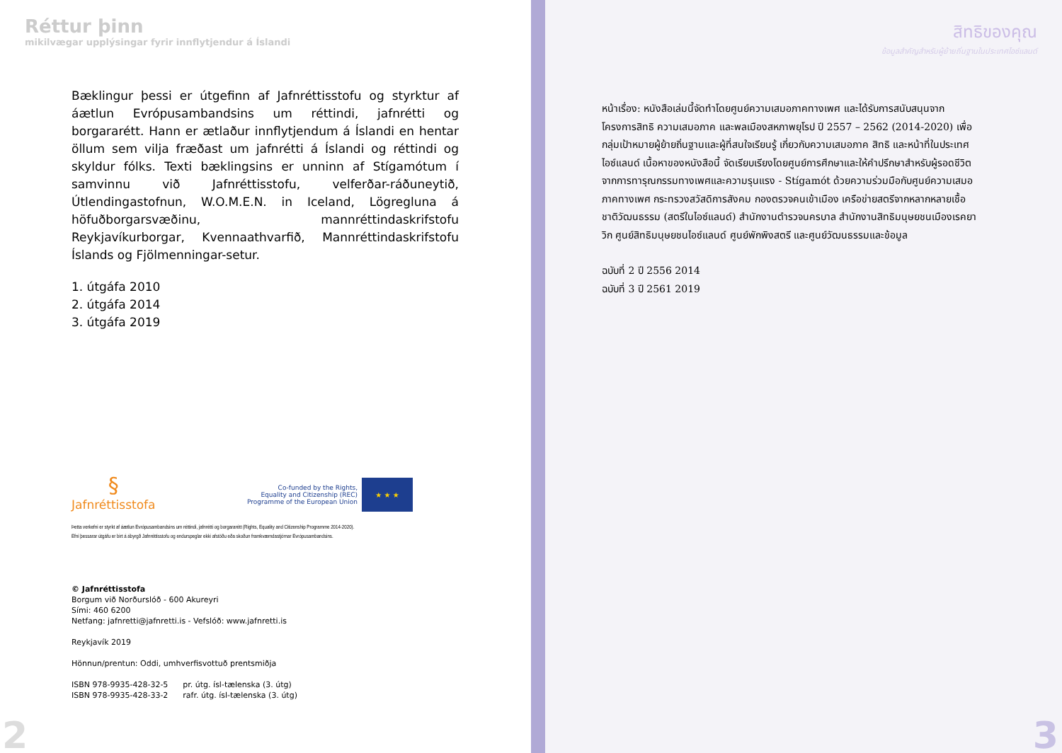Réttur þinn
mikilvægar upplýsingar fyrir innflytjendur á Íslandi
Bæklingur þessi er útgefinn af Jafnréttisstofu og styrktur af áætlun Evrópusambandsins um réttindi, jafnrétti og borgararétt. Hann er ætlaður innflytjendum á Íslandi en hentar öllum sem vilja fræðast um jafnrétti á Íslandi og réttindi og skyldur fólks. Texti bæklingsins er unninn af Stígamótum í samvinnu við Jafnréttisstofu, velferðar-ráðuneytið, Útlendingastofnun, W.O.M.E.N. in Iceland, Lögregluna á höfuðborgarsvæðinu, mannréttindaskrifstofu Reykjavíkurborgar, Kvennaathvarfið, Mannréttindaskrifstofu Íslands og Fjölmenningar-setur.
1. útgáfa 2010
2. útgáfa 2014
3. útgáfa 2019
§
Jafnréttisstofa
Co-funded by the Rights,
Equality and Citizenship (REC)
Programme of the European Union
★ ★ ★
Þetta verkefni er styrkt af áætlun Evrópusambandsins um réttindi, jafnrétti og borgararétt (Rights, Equality and Citizenship Programme 2014-2020).
Efni þessarar útgáfu er birt á ábyrgð Jafnréttisstofu og endurspeglar ekki afstöðu eða skoðun framkvæmdastjórnar Evrópusambandsins.
© Jafnréttisstofa
Borgum við Norðurslóð - 600 Akureyri
Sími: 460 6200
Netfang: jafnretti@jafnretti.is - Vefslóð: www.jafnretti.is
Reykjavík 2019
Hönnun/prentun: Oddi, umhverfisvottuð prentsmiðja
ISBN 978-9935-428-32-5 pr. útg. ísl-tælenska (3. útg)
ISBN 978-9935-428-33-2 rafr. útg. ísl-tælenska (3. útg)
2
สิทธิของคุณ
ข้อมูลสำคัญสำหรับผู้ย้ายถิ่นฐานในประเทศไอซ์แลนด์
หน้าเรื่อง: หนังสือเล่มนี้จัดทำโดยศูนย์ความเสมอภาคทางเพศ และได้รับการสนับสนุนจากโครงการสิทธิ ความเสมอภาค และพลเมืองสหภาพยุโรป ปี 2557 – 2562 (2014-2020) เพื่อกลุ่มเป้าหมายผู้ย้ายถิ่นฐานและผู้ที่สนใจเรียนรู้ เกี่ยวกับความเสมอภาค สิทธิ และหน้าที่ในประเทศไอซ์แลนด์ เนื้อหาของหนังสือนี้ จัดเรียบเรียงโดยศูนย์การศึกษาและให้คำปรึกษาสำหรับผู้รอดชีวิตจากการทารุณกรรมทางเพศและความรุนแรง - Stígamót ด้วยความร่วมมือกับศูนย์ความเสมอภาคทางเพศ กระทรวงสวัสดิการสังคม กองตรวจคนเข้าเมือง เครือข่ายสตรีจากหลากหลายเชื้อชาติวัฒนธรรม (สตรีในไอซ์แลนด์) สำนักงานตำรวจนครบาล สำนักงานสิทธิมนุษยชนเมืองเรคยาวิก ศูนย์สิทธิมนุษยชนไอซ์แลนด์ ศูนย์พักพิงสตรี และศูนย์วัฒนธรรมและข้อมูล
ฉบับที่ 2 ปี 2556 2014
ฉบับที่ 3 ปี 2561 2019
3